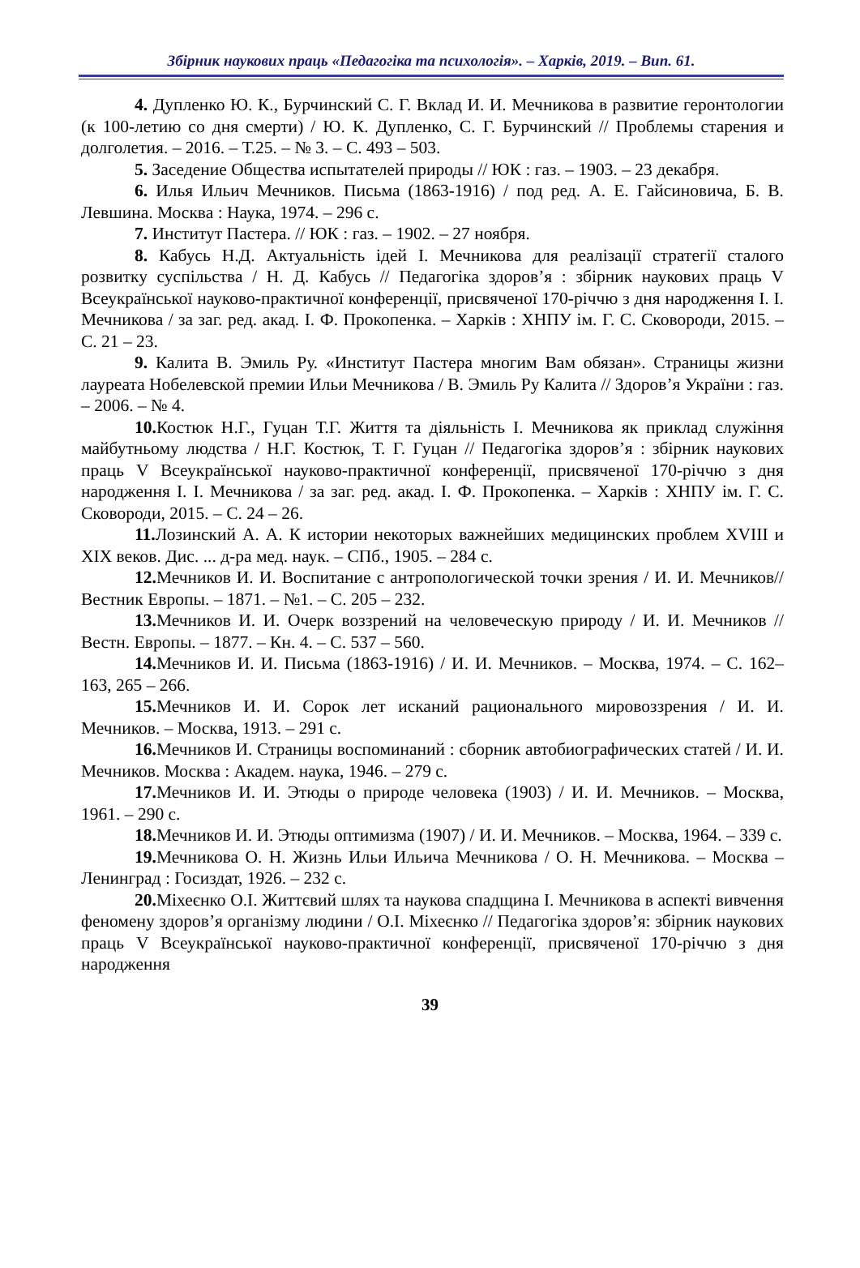Збірник наукових праць «Педагогіка та психологія». – Харків, 2019. – Вип. 61.
4. Дупленко Ю. К., Бурчинский С. Г. Вклад И. И. Мечникова в развитие геронтологии (к 100-летию со дня смерти) / Ю. К. Дупленко, С. Г. Бурчинский // Проблемы старения и долголетия. – 2016. – Т.25. – № 3. – С. 493 – 503.
5. Заседение Общества испытателей природы // ЮК : газ. – 1903. – 23 декабря.
6. Илья Ильич Мечников. Письма (1863-1916) / под ред. А. Е. Гайсиновича, Б. В. Левшина. Москва : Наука, 1974. – 296 с.
7. Институт Пастера. // ЮК : газ. – 1902. – 27 ноября.
8. Кабусь Н.Д. Актуальність ідей І. Мечникова для реалізації стратегії сталого розвитку суспільства / Н. Д. Кабусь // Педагогіка здоров’я : збірник наукових праць V Всеукраїнської науково-практичної конференції, присвяченої 170-річчю з дня народження І. І. Мечникова / за заг. ред. акад. І. Ф. Прокопенка. – Харків : ХНПУ ім. Г. С. Сковороди, 2015. – С. 21 – 23.
9. Калита В. Эмиль Ру. «Институт Пастера многим Вам обязан». Страницы жизни лауреата Нобелевской премии Ильи Мечникова / В. Эмиль Ру Калита // Здоров’я України : газ. – 2006. – № 4.
10. Костюк Н.Г., Гуцан Т.Г. Життя та діяльність І. Мечникова як приклад служіння майбутньому людства / Н.Г. Костюк, Т. Г. Гуцан // Педагогіка здоров’я : збірник наукових праць V Всеукраїнської науково-практичної конференції, присвяченої 170-річчю з дня народження І. І. Мечникова / за заг. ред. акад. І. Ф. Прокопенка. – Харків : ХНПУ ім. Г. С. Сковороди, 2015. – С. 24 – 26.
11. Лозинский А. А. К истории некоторых важнейших медицинских проблем XVIII и XIX веков. Дис. ... д-ра мед. наук. – СПб., 1905. – 284 с.
12. Мечников И. И. Воспитание с антропологической точки зрения / И. И. Мечников// Вестник Европы. – 1871. – №1. – С. 205 – 232.
13. Мечников И. И. Очерк воззрений на человеческую природу / И. И. Мечников // Вестн. Европы. – 1877. – Кн. 4. – С. 537 – 560.
14. Мечников И. И. Письма (1863-1916) / И. И. Мечников. – Москва, 1974. – С. 162–163, 265 – 266.
15. Мечников И. И. Сорок лет исканий рационального мировоззрения / И. И. Мечников. – Москва, 1913. – 291 с.
16. Мечников И. Страницы воспоминаний : сборник автобиографических статей / И. И. Мечников. Москва : Академ. наука, 1946. – 279 с.
17. Мечников И. И. Этюды о природе человека (1903) / И. И. Мечников. – Москва, 1961. – 290 с.
18. Мечников И. И. Этюды оптимизма (1907) / И. И. Мечников. – Москва, 1964. – 339 с.
19. Мечникова О. Н. Жизнь Ильи Ильича Мечникова / О. Н. Мечникова. – Москва – Ленинград : Госиздат, 1926. – 232 с.
20. Міхеєнко О.І. Життєвий шлях та наукова спадщина І. Мечникова в аспекті вивчення феномену здоров’я організму людини / О.І. Міхеєнко // Педагогіка здоров’я: збірник наукових праць V Всеукраїнської науково-практичної конференції, присвяченої 170-річчю з дня народження
39